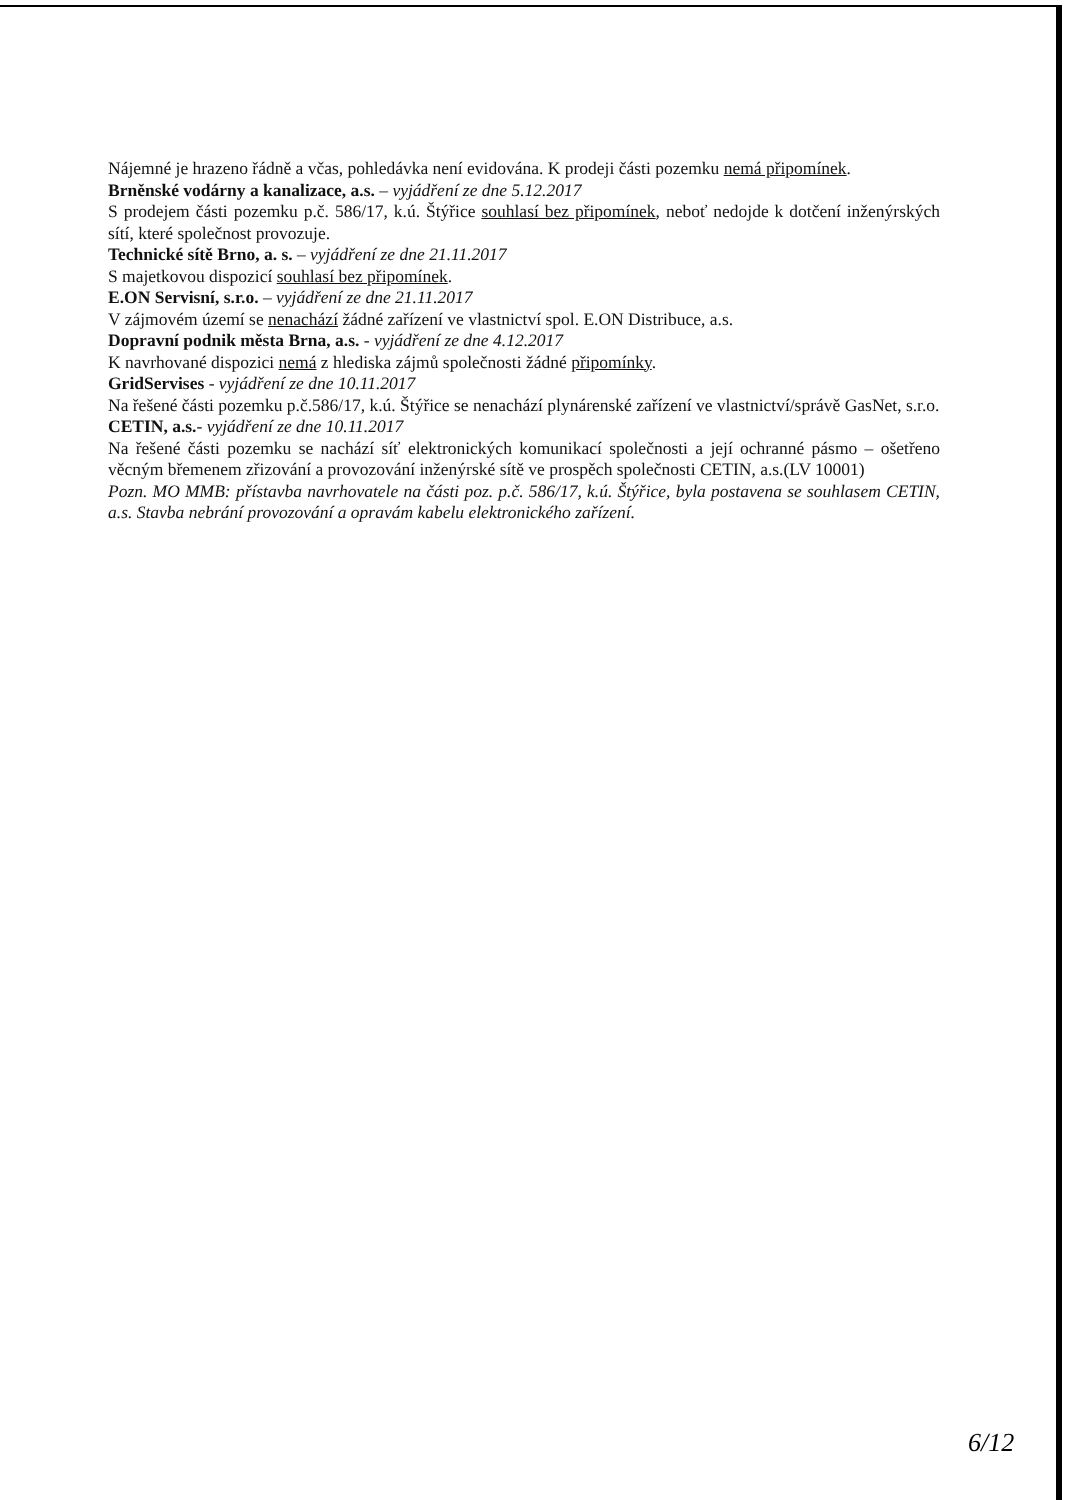Nájemné je hrazeno řádně a včas, pohledávka není evidována. K prodeji části pozemku nemá připomínek.
Brněnské vodárny a kanalizace, a.s. – vyjádření ze dne 5.12.2017
S prodejem části pozemku p.č. 586/17, k.ú. Štýřice souhlasí bez připomínek, neboť nedojde k dotčení inženýrských sítí, které společnost provozuje.
Technické sítě Brno, a. s. – vyjádření ze dne 21.11.2017
S majetkovou dispozicí souhlasí bez připomínek.
E.ON Servisní, s.r.o. – vyjádření ze dne 21.11.2017
V zájmovém území se nenachází žádné zařízení ve vlastnictví spol. E.ON Distribuce, a.s.
Dopravní podnik města Brna, a.s. - vyjádření ze dne 4.12.2017
K navrhované dispozici nemá z hlediska zájmů společnosti žádné připomínky.
GridServises - vyjádření ze dne 10.11.2017
Na řešené části pozemku p.č.586/17, k.ú. Štýřice se nenachází plynárenské zařízení ve vlastnictví/správě GasNet, s.r.o.
CETIN, a.s.- vyjádření ze dne 10.11.2017
Na řešené části pozemku se nachází síť elektronických komunikací společnosti a její ochranné pásmo – ošetřeno věcným břemenem zřizování a provozování inženýrské sítě ve prospěch společnosti CETIN, a.s.(LV 10001)
Pozn. MO MMB: přístavba navrhovatele na části poz. p.č. 586/17, k.ú. Štýřice, byla postavena se souhlasem CETIN, a.s. Stavba nebrání provozování a opravám kabelu elektronického zařízení.
6/12